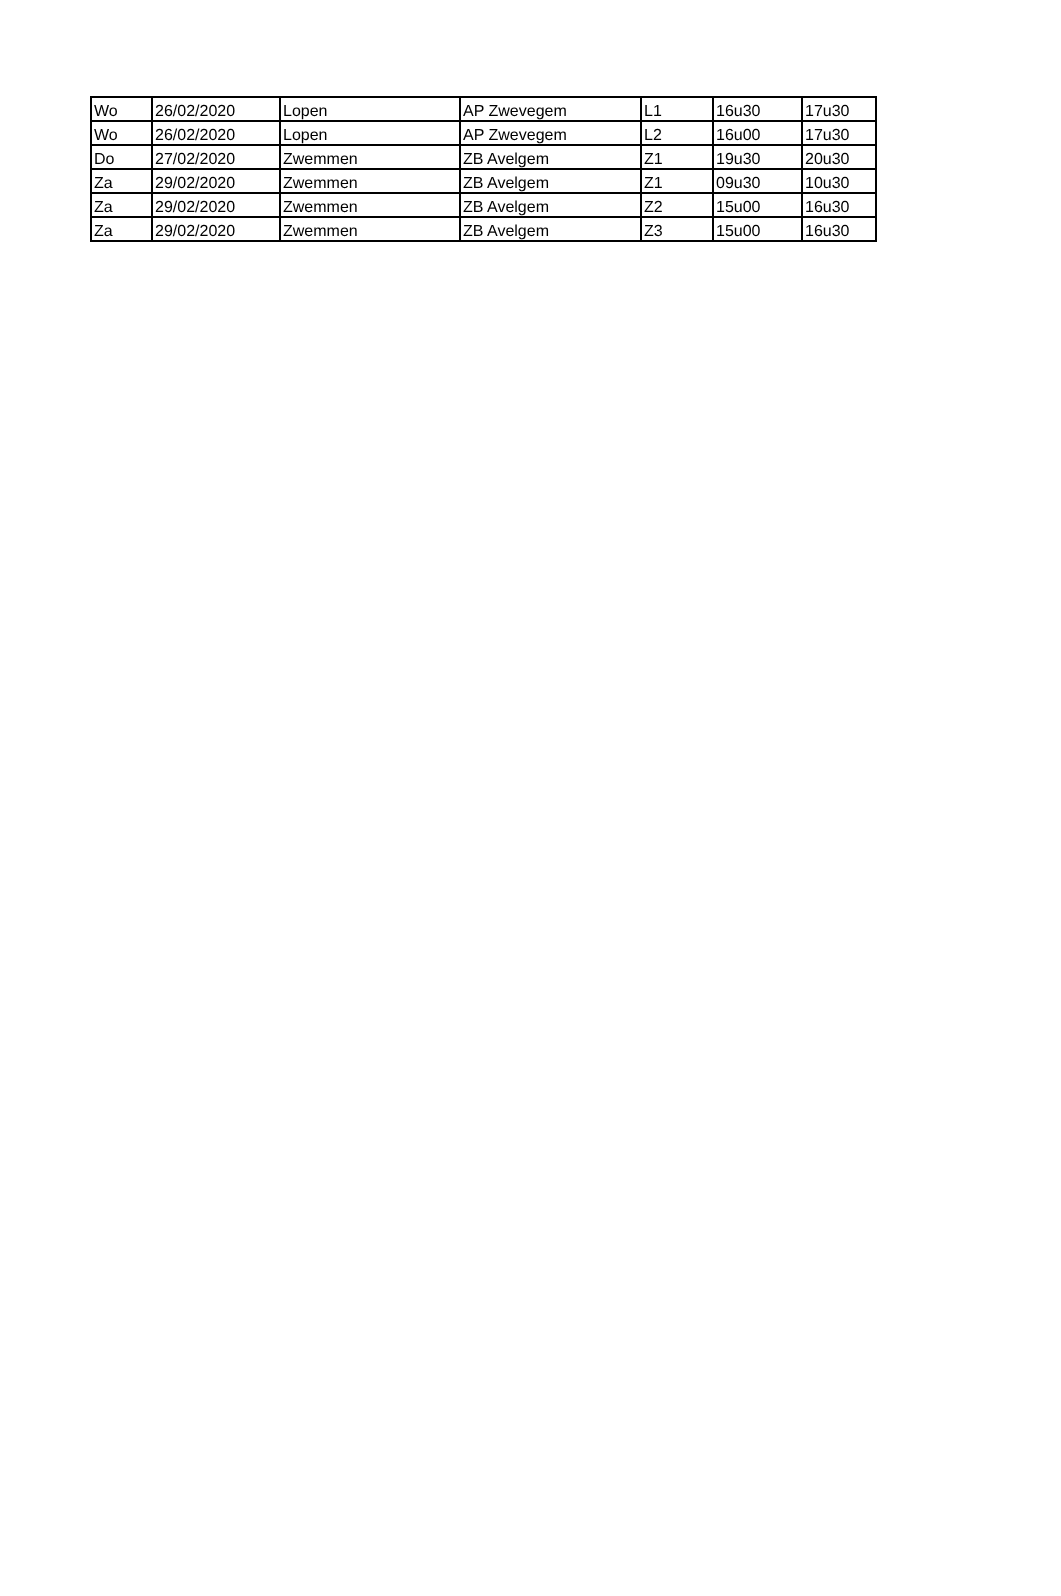| Wo | 26/02/2020 | Lopen | AP Zwevegem | L1 | 16u30 | 17u30 |
| Wo | 26/02/2020 | Lopen | AP Zwevegem | L2 | 16u00 | 17u30 |
| Do | 27/02/2020 | Zwemmen | ZB Avelgem | Z1 | 19u30 | 20u30 |
| Za | 29/02/2020 | Zwemmen | ZB Avelgem | Z1 | 09u30 | 10u30 |
| Za | 29/02/2020 | Zwemmen | ZB Avelgem | Z2 | 15u00 | 16u30 |
| Za | 29/02/2020 | Zwemmen | ZB Avelgem | Z3 | 15u00 | 16u30 |